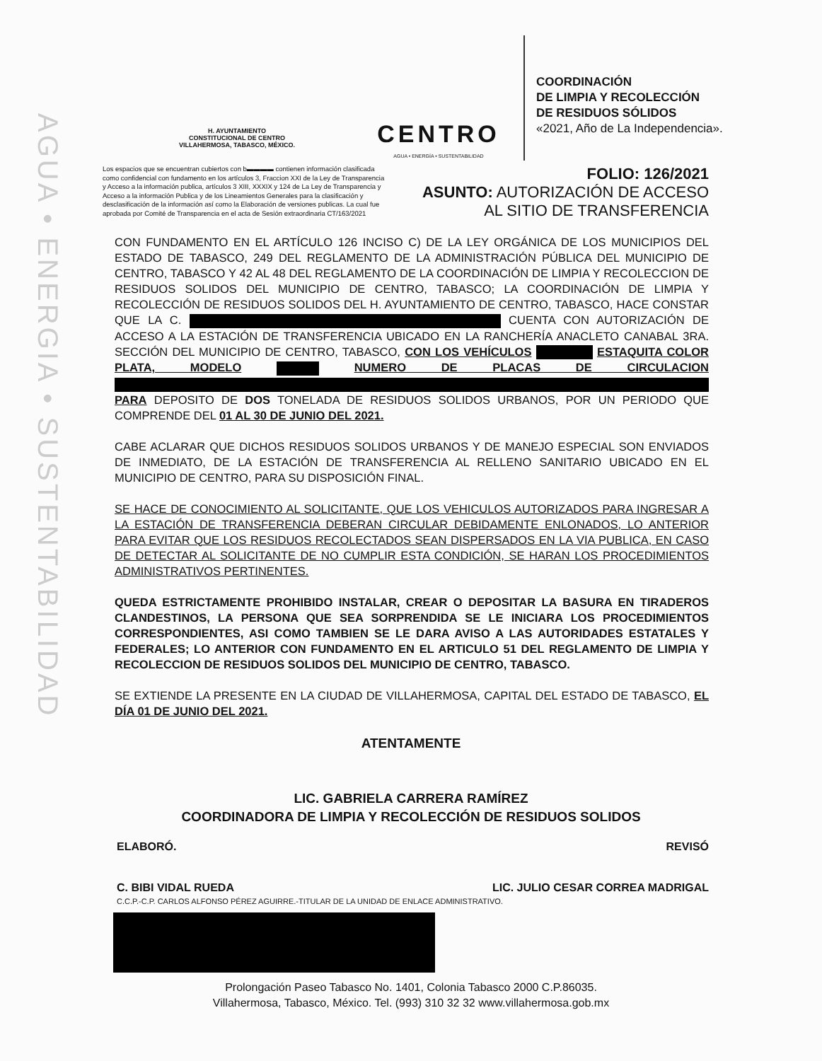AGUA • ENERGIA • SUSTENTABILIDAD
H. AYUNTAMIENTO
CONSTITUCIONAL DE CENTRO
VILLAHERMOSA, TABASCO, MÉXICO.
CENTRO
AGUA • ENERGÍA • SUSTENTABILIDAD
COORDINACIÓN
DE LIMPIA Y RECOLECCIÓN
DE RESIDUOS SÓLIDOS
«2021, Año de La Independencia».
Los espacios que se encuentran cubiertos con b▬▬▬▬ contienen información clasificada como confidencial con fundamento en los artículos 3, Fraccion XXI de la Ley de Transparencia y Acceso a la información publica, artículos 3 XIII, XXXIX y 124 de La Ley de Transparencia y Acceso a la información Publica y de los Lineamientos Generales para la clasificación y desclasificación de la información así como la Elaboración de versiones publicas. La cual fue aprobada por Comité de Transparencia en el acta de Sesión extraordinaria CT/163/2021
FOLIO: 126/2021
ASUNTO: AUTORIZACIÓN DE ACCESO
AL SITIO DE TRANSFERENCIA
CON FUNDAMENTO EN EL ARTÍCULO 126 INCISO C) DE LA LEY ORGÁNICA DE LOS MUNICIPIOS DEL ESTADO DE TABASCO, 249 DEL REGLAMENTO DE LA ADMINISTRACIÓN PÚBLICA DEL MUNICIPIO DE CENTRO, TABASCO Y 42 AL 48 DEL REGLAMENTO DE LA COORDINACIÓN DE LIMPIA Y RECOLECCION DE RESIDUOS SOLIDOS DEL MUNICIPIO DE CENTRO, TABASCO; LA COORDINACIÓN DE LIMPIA Y RECOLECCIÓN DE RESIDUOS SOLIDOS DEL H. AYUNTAMIENTO DE CENTRO, TABASCO, HACE CONSTAR QUE LA C. CUENTA CON AUTORIZACIÓN DE ACCESO A LA ESTACIÓN DE TRANSFERENCIA UBICADO EN LA RANCHERÍA ANACLETO CANABAL 3RA. SECCIÓN DEL MUNICIPIO DE CENTRO, TABASCO, CON LOS VEHÍCULOS ESTAQUITA COLOR PLATA, MODELO NUMERO DE PLACAS DE CIRCULACION PARA DEPOSITO DE DOS TONELADA DE RESIDUOS SOLIDOS URBANOS, POR UN PERIODO QUE COMPRENDE DEL 01 AL 30 DE JUNIO DEL 2021.
CABE ACLARAR QUE DICHOS RESIDUOS SOLIDOS URBANOS Y DE MANEJO ESPECIAL SON ENVIADOS DE INMEDIATO, DE LA ESTACIÓN DE TRANSFERENCIA AL RELLENO SANITARIO UBICADO EN EL MUNICIPIO DE CENTRO, PARA SU DISPOSICIÓN FINAL.
SE HACE DE CONOCIMIENTO AL SOLICITANTE, QUE LOS VEHICULOS AUTORIZADOS PARA INGRESAR A LA ESTACIÓN DE TRANSFERENCIA DEBERAN CIRCULAR DEBIDAMENTE ENLONADOS, LO ANTERIOR PARA EVITAR QUE LOS RESIDUOS RECOLECTADOS SEAN DISPERSADOS EN LA VIA PUBLICA, EN CASO DE DETECTAR AL SOLICITANTE DE NO CUMPLIR ESTA CONDICIÓN, SE HARAN LOS PROCEDIMIENTOS ADMINISTRATIVOS PERTINENTES.
QUEDA ESTRICTAMENTE PROHIBIDO INSTALAR, CREAR O DEPOSITAR LA BASURA EN TIRADEROS CLANDESTINOS, LA PERSONA QUE SEA SORPRENDIDA SE LE INICIARA LOS PROCEDIMIENTOS CORRESPONDIENTES, ASI COMO TAMBIEN SE LE DARA AVISO A LAS AUTORIDADES ESTATALES Y FEDERALES; LO ANTERIOR CON FUNDAMENTO EN EL ARTICULO 51 DEL REGLAMENTO DE LIMPIA Y RECOLECCION DE RESIDUOS SOLIDOS DEL MUNICIPIO DE CENTRO, TABASCO.
SE EXTIENDE LA PRESENTE EN LA CIUDAD DE VILLAHERMOSA, CAPITAL DEL ESTADO DE TABASCO, EL DÍA 01 DE JUNIO DEL 2021.
ATENTAMENTE
LIC. GABRIELA CARRERA RAMÍREZ
COORDINADORA DE LIMPIA Y RECOLECCIÓN DE RESIDUOS SOLIDOS
ELABORÓ. REVISÓ
C. BIBI VIDAL RUEDA LIC. JULIO CESAR CORREA MADRIGAL
C.C.P.-C.P. CARLOS ALFONSO PÉREZ AGUIRRE.-TITULAR DE LA UNIDAD DE ENLACE ADMINISTRATIVO.
Prolongación Paseo Tabasco No. 1401, Colonia Tabasco 2000 C.P.86035.
Villahermosa, Tabasco, México. Tel. (993) 310 32 32 www.villahermosa.gob.mx